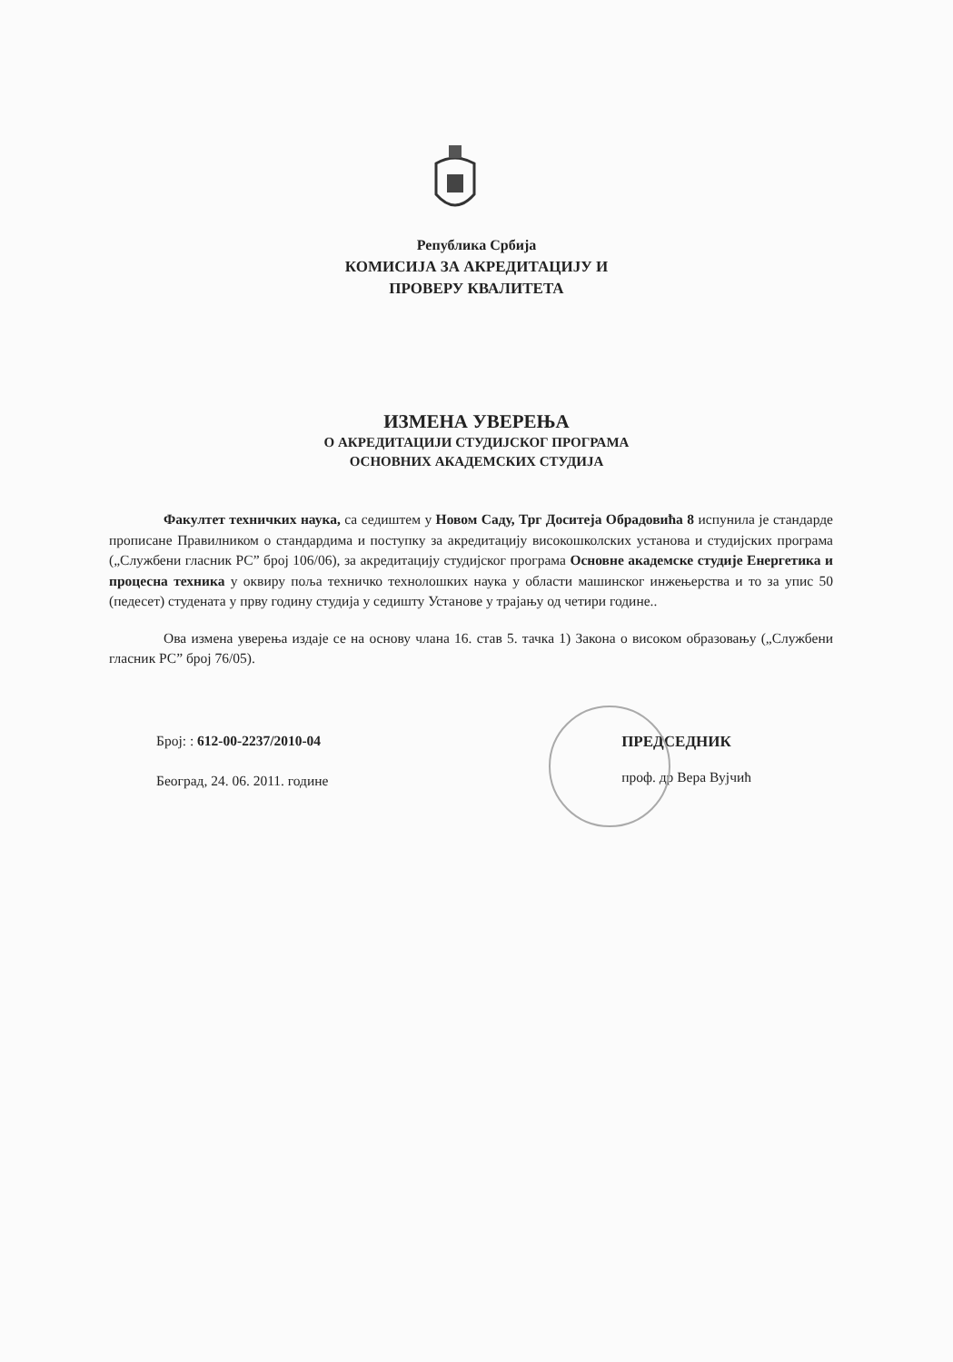Република Србија
КОМИСИЈА ЗА АКРЕДИТАЦИЈУ И
ПРОВЕРУ КВАЛИТЕТА
ИЗМЕНА УВЕРЕЊА
О АКРЕДИТАЦИЈИ СТУДИЈСКОГ ПРОГРАМА
ОСНОВНИХ АКАДЕМСКИХ СТУДИЈА
Факултет техничких наука, са седиштем у Новом Саду, Трг Доситеја Обрадовића 8 испунила је стандарде прописане Правилником о стандардима и поступку за акредитацију високошколских установа и студијских програма („Службени гласник РС” број 106/06), за акредитацију студијског програма Основне академске студије Енергетика и процесна техника у оквиру поља техничко технолошких наука у области машинског инжењерства и то за упис 50 (педесет) студената у прву годину студија у седишту Установе у трајању од четири године..
Ова измена уверења издаје се на основу члана 16. став 5. тачка 1) Закона о високом образовању („Службени гласник РС” број 76/05).
Број: : 612-00-2237/2010-04
Београд, 24. 06. 2011. године
ПРЕДСЕДНИК
проф. др Вера Вујчић